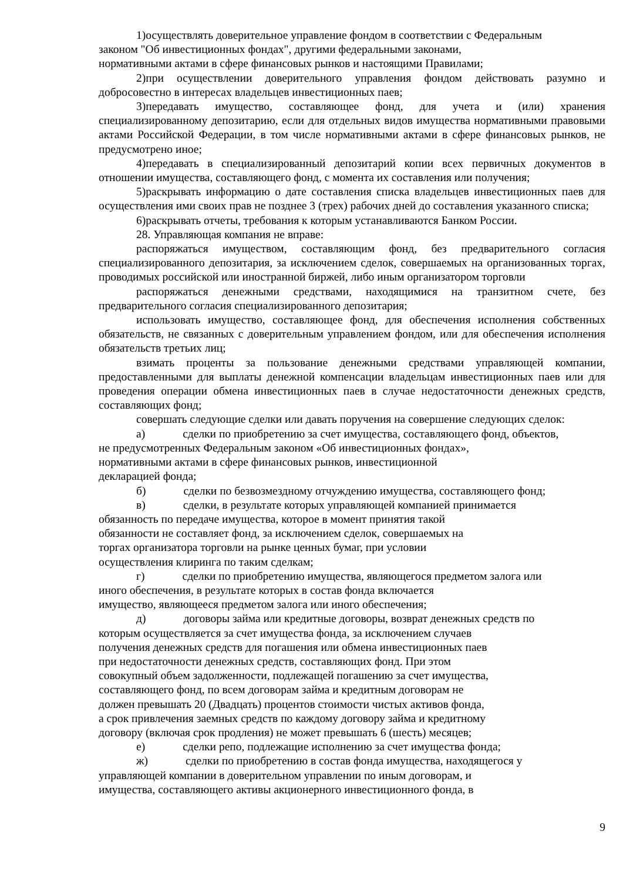1)осуществлять доверительное управление фондом в соответствии с Федеральным
законом "Об инвестиционных фондах", другими федеральными законами,
нормативными актами в сфере финансовых рынков и настоящими Правилами;
2)при осуществлении доверительного управления фондом действовать разумно и добросовестно в интересах владельцев инвестиционных паев;
3)передавать имущество, составляющее фонд, для учета и (или) хранения специализированному депозитарию, если для отдельных видов имущества нормативными правовыми актами Российской Федерации, в том числе нормативными актами в сфере финансовых рынков, не предусмотрено иное;
4)передавать в специализированный депозитарий копии всех первичных документов в отношении имущества, составляющего фонд, с момента их составления или получения;
5)раскрывать информацию о дате составления списка владельцев инвестиционных паев для осуществления ими своих прав не позднее 3 (трех) рабочих дней до составления указанного списка;
6)раскрывать отчеты, требования к которым устанавливаются Банком России.
28. Управляющая компания не вправе:
распоряжаться имуществом, составляющим фонд, без предварительного согласия специализированного депозитария, за исключением сделок, совершаемых на организованных торгах, проводимых российской или иностранной биржей, либо иным организатором торговли
распоряжаться денежными средствами, находящимися на транзитном счете, без предварительного согласия специализированного депозитария;
использовать имущество, составляющее фонд, для обеспечения исполнения собственных обязательств, не связанных с доверительным управлением фондом, или для обеспечения исполнения обязательств третьих лиц;
взимать проценты за пользование денежными средствами управляющей компании, предоставленными для выплаты денежной компенсации владельцам инвестиционных паев или для проведения операции обмена инвестиционных паев в случае недостаточности денежных средств, составляющих фонд;
совершать следующие сделки или давать поручения на совершение следующих сделок:
а) сделки по приобретению за счет имущества, составляющего фонд, объектов,
не предусмотренных Федеральным законом «Об инвестиционных фондах»,
нормативными актами в сфере финансовых рынков, инвестиционной
декларацией фонда;
б) сделки по безвозмездному отчуждению имущества, составляющего фонд;
в) сделки, в результате которых управляющей компанией принимается
обязанность по передаче имущества, которое в момент принятия такой
обязанности не составляет фонд, за исключением сделок, совершаемых на
торгах организатора торговли на рынке ценных бумаг, при условии
осуществления клиринга по таким сделкам;
г) сделки по приобретению имущества, являющегося предметом залога или
иного обеспечения, в результате которых в состав фонда включается
имущество, являющееся предметом залога или иного обеспечения;
д) договоры займа или кредитные договоры, возврат денежных средств по
которым осуществляется за счет имущества фонда, за исключением случаев
получения денежных средств для погашения или обмена инвестиционных паев
при недостаточности денежных средств, составляющих фонд. При этом
совокупный объем задолженности, подлежащей погашению за счет имущества,
составляющего фонд, по всем договорам займа и кредитным договорам не
должен превышать 20 (Двадцать) процентов стоимости чистых активов фонда,
а срок привлечения заемных средств по каждому договору займа и кредитному
договору (включая срок продления) не может превышать 6 (шесть) месяцев;
е) сделки репо, подлежащие исполнению за счет имущества фонда;
ж) сделки по приобретению в состав фонда имущества, находящегося у
управляющей компании в доверительном управлении по иным договорам, и
имущества, составляющего активы акционерного инвестиционного фонда, в
9